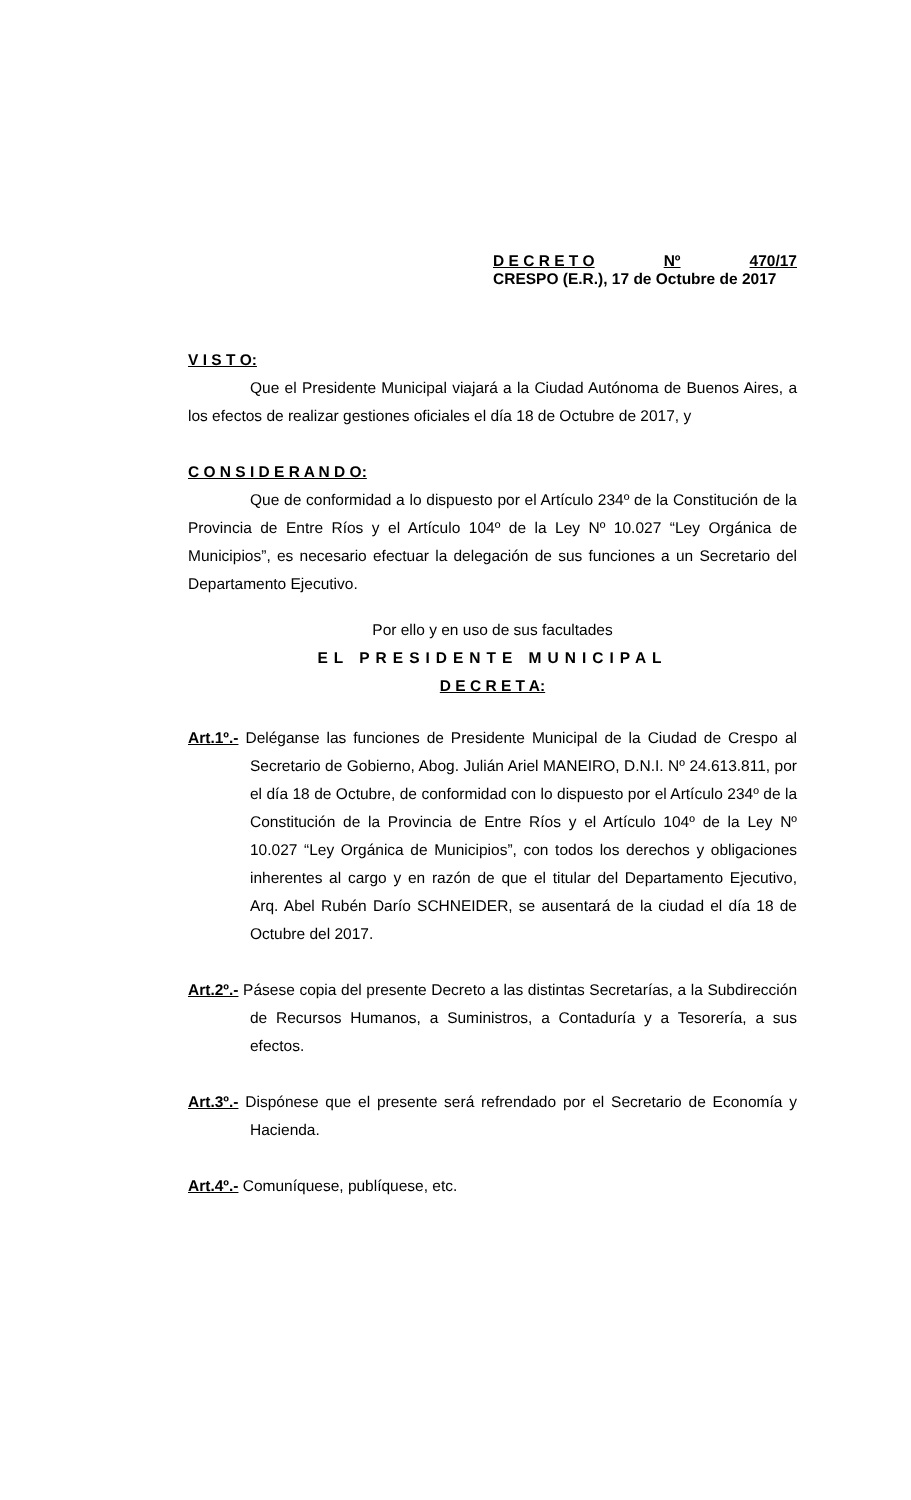D E C R E T O Nº 470/17
CRESPO (E.R.), 17 de Octubre de 2017
V I S T O:
Que el Presidente Municipal viajará a la Ciudad Autónoma de Buenos Aires, a los efectos de realizar gestiones oficiales el día 18 de Octubre de 2017, y
C O N S I D E R A N D O:
Que de conformidad a lo dispuesto por el Artículo 234º de la Constitución de la Provincia de Entre Ríos y el Artículo 104º de la Ley Nº 10.027 “Ley Orgánica de Municipios”, es necesario efectuar la delegación de sus funciones a un Secretario del Departamento Ejecutivo.
Por ello y en uso de sus facultades
EL PRESIDENTE MUNICIPAL
D E C R E T A:
Art.1º.- Deléganse las funciones de Presidente Municipal de la Ciudad de Crespo al Secretario de Gobierno, Abog. Julián Ariel MANEIRO, D.N.I. Nº 24.613.811, por el día 18 de Octubre, de conformidad con lo dispuesto por el Artículo 234º de la Constitución de la Provincia de Entre Ríos y el Artículo 104º de la Ley Nº 10.027 “Ley Orgánica de Municipios”, con todos los derechos y obligaciones inherentes al cargo y en razón de que el titular del Departamento Ejecutivo, Arq. Abel Rubén Darío SCHNEIDER, se ausentará de la ciudad el día 18 de Octubre del 2017.
Art.2º.- Pásese copia del presente Decreto a las distintas Secretarías, a la Subdirección de Recursos Humanos, a Suministros, a Contaduría y a Tesorería, a sus efectos.
Art.3º.- Dispónese que el presente será refrendado por el Secretario de Economía y Hacienda.
Art.4º.- Comuníquese, publíquese, etc.